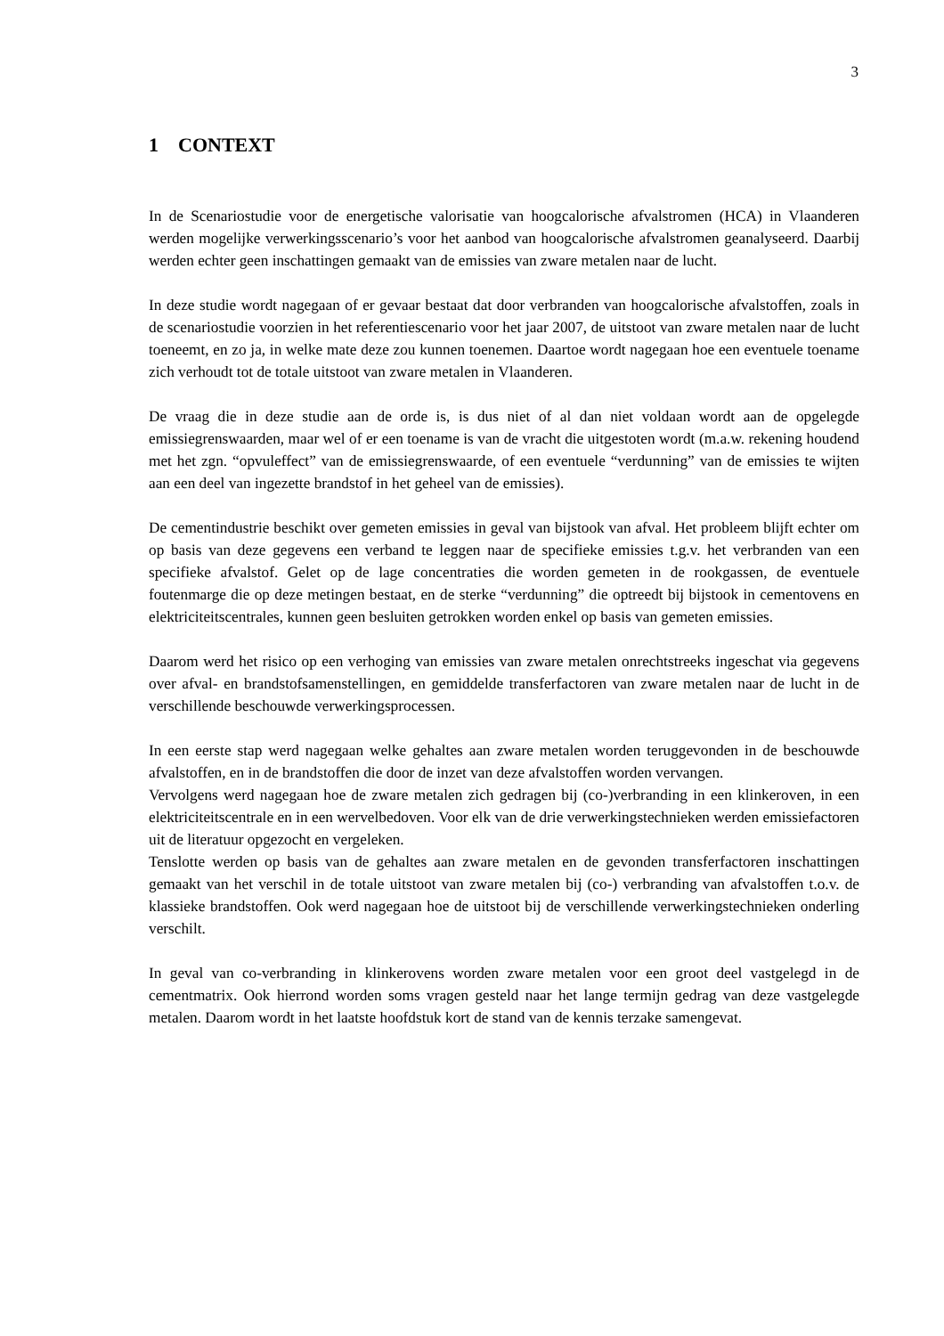3
1 CONTEXT
In de Scenariostudie voor de energetische valorisatie van hoogcalorische afvalstromen (HCA) in Vlaanderen werden mogelijke verwerkingsscenario’s voor het aanbod van hoogcalorische afvalstromen geanalyseerd. Daarbij werden echter geen inschattingen gemaakt van de emissies van zware metalen naar de lucht.
In deze studie wordt nagegaan of er gevaar bestaat dat door verbranden van hoogcalorische afvalstoffen, zoals in de scenariostudie voorzien in het referentiescenario voor het jaar 2007, de uitstoot van zware metalen naar de lucht toeneemt, en zo ja, in welke mate deze zou kunnen toenemen. Daartoe wordt nagegaan hoe een eventuele toename zich verhoudt tot de totale uitstoot van zware metalen in Vlaanderen.
De vraag die in deze studie aan de orde is, is dus niet of al dan niet voldaan wordt aan de opgelegde emissiegrenswaarden, maar wel of er een toename is van de vracht die uitgestoten wordt (m.a.w. rekening houdend met het zgn. “opvuleffect” van de emissiegrenswaarde, of een eventuele “verdunning” van de emissies te wijten aan een deel van ingezette brandstof in het geheel van de emissies).
De cementindustrie beschikt over gemeten emissies in geval van bijstook van afval. Het probleem blijft echter om op basis van deze gegevens een verband te leggen naar de specifieke emissies t.g.v. het verbranden van een specifieke afvalstof. Gelet op de lage concentraties die worden gemeten in de rookgassen, de eventuele foutenmarge die op deze metingen bestaat, en de sterke “verdunning” die optreedt bij bijstook in cementovens en elektriciteitscentrales, kunnen geen besluiten getrokken worden enkel op basis van gemeten emissies.
Daarom werd het risico op een verhoging van emissies van zware metalen onrechtstreeks ingeschat via gegevens over afval- en brandstofsamenstellingen, en gemiddelde transferfactoren van zware metalen naar de lucht in de verschillende beschouwde verwerkingsprocessen.
In een eerste stap werd nagegaan welke gehaltes aan zware metalen worden teruggevonden in de beschouwde afvalstoffen, en in de brandstoffen die door de inzet van deze afvalstoffen worden vervangen.
Vervolgens werd nagegaan hoe de zware metalen zich gedragen bij (co-)verbranding in een klinkeroven, in een elektriciteitscentrale en in een wervelbedoven. Voor elk van de drie verwerkingstechnieken werden emissiefactoren uit de literatuur opgezocht en vergeleken.
Tenslotte werden op basis van de gehaltes aan zware metalen en de gevonden transferfactoren inschattingen gemaakt van het verschil in de totale uitstoot van zware metalen bij (co-) verbranding van afvalstoffen t.o.v. de klassieke brandstoffen. Ook werd nagegaan hoe de uitstoot bij de verschillende verwerkingstechnieken onderling verschilt.
In geval van co-verbranding in klinkerovens worden zware metalen voor een groot deel vastgelegd in de cementmatrix. Ook hierrond worden soms vragen gesteld naar het lange termijn gedrag van deze vastgelegde metalen. Daarom wordt in het laatste hoofdstuk kort de stand van de kennis terzake samengevat.